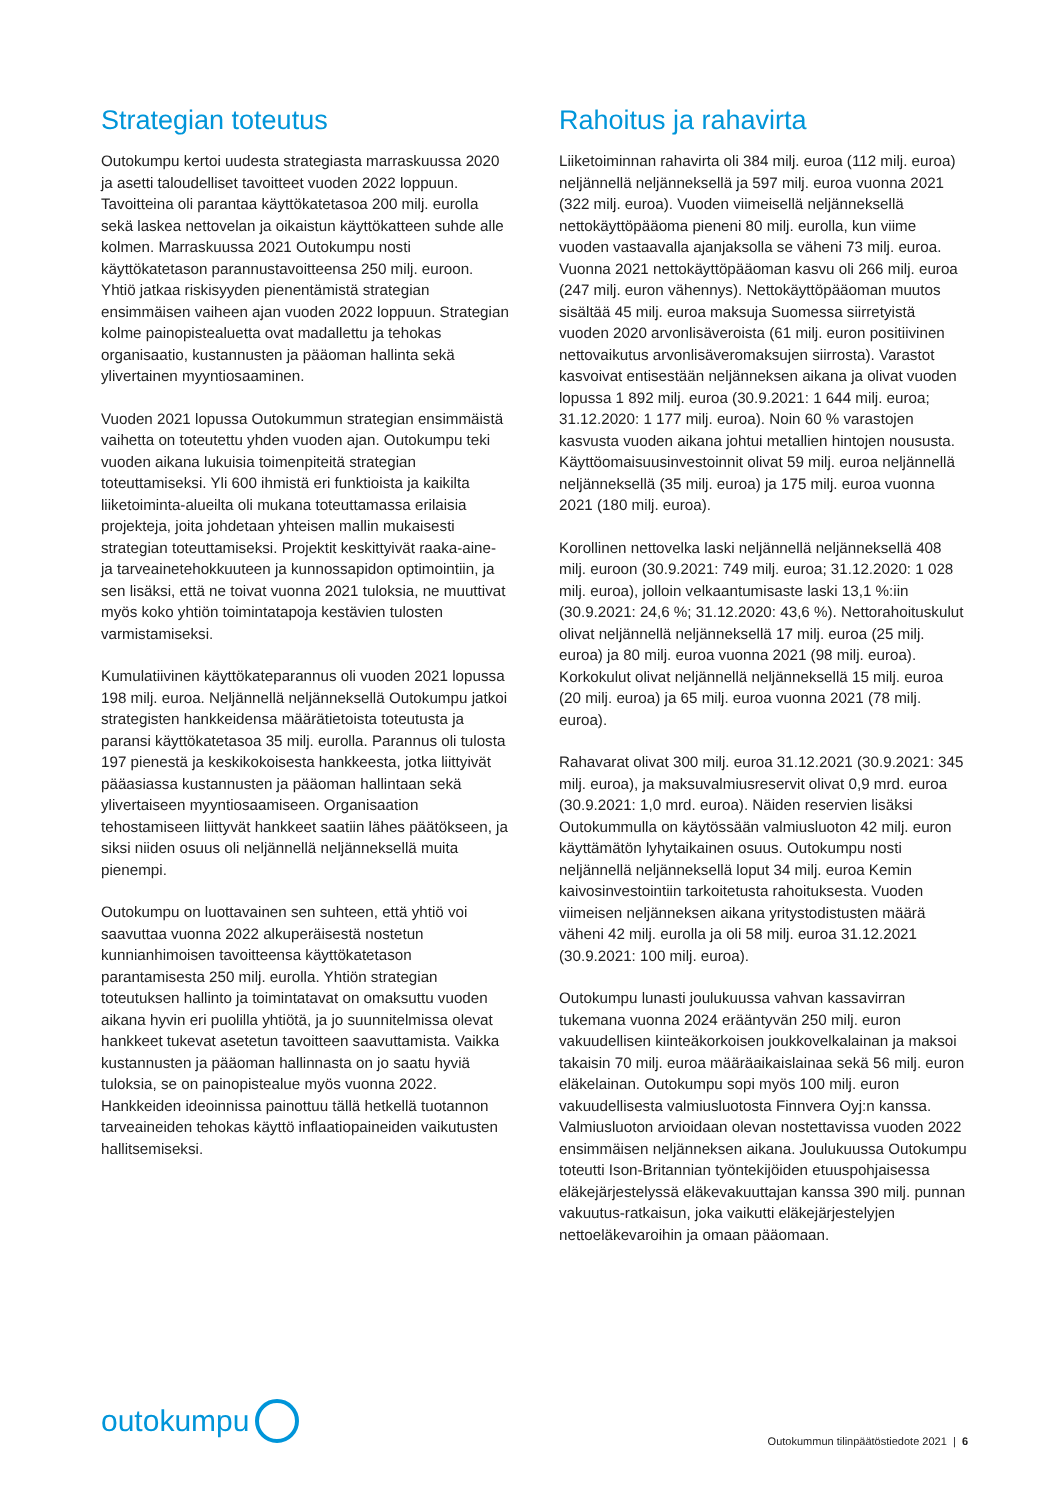Strategian toteutus
Outokumpu kertoi uudesta strategiasta marraskuussa 2020 ja asetti taloudelliset tavoitteet vuoden 2022 loppuun. Tavoitteina oli parantaa käyttökatetasoa 200 milj. eurolla sekä laskea nettovelan ja oikaistun käyttökatteen suhde alle kolmen. Marraskuussa 2021 Outokumpu nosti käyttökatetason parannustavoitteensa 250 milj. euroon. Yhtiö jatkaa riskisyyden pienentämistä strategian ensimmäisen vaiheen ajan vuoden 2022 loppuun. Strategian kolme painopistealuetta ovat madallettu ja tehokas organisaatio, kustannusten ja pääoman hallinta sekä ylivertainen myyntiosaaminen.
Vuoden 2021 lopussa Outokummun strategian ensimmäistä vaihetta on toteutettu yhden vuoden ajan. Outokumpu teki vuoden aikana lukuisia toimenpiteitä strategian toteuttamiseksi. Yli 600 ihmistä eri funktioista ja kaikilta liiketoiminta-alueilta oli mukana toteuttamassa erilaisia projekteja, joita johdetaan yhteisen mallin mukaisesti strategian toteuttamiseksi. Projektit keskittyivät raaka-aine- ja tarveainetehokkuuteen ja kunnossapidon optimointiin, ja sen lisäksi, että ne toivat vuonna 2021 tuloksia, ne muuttivat myös koko yhtiön toimintatapoja kestävien tulosten varmistamiseksi.
Kumulatiivinen käyttökateparannus oli vuoden 2021 lopussa 198 milj. euroa. Neljännellä neljänneksellä Outokumpu jatkoi strategisten hankkeidensa määrätietoista toteutusta ja paransi käyttökatetasoa 35 milj. eurolla. Parannus oli tulosta 197 pienestä ja keskikokoisesta hankkeesta, jotka liittyivät pääasiassa kustannusten ja pääoman hallintaan sekä ylivertaiseen myyntiosaamiseen. Organisaation tehostamiseen liittyvät hankkeet saatiin lähes päätökseen, ja siksi niiden osuus oli neljännellä neljänneksellä muita pienempi.
Outokumpu on luottavainen sen suhteen, että yhtiö voi saavuttaa vuonna 2022 alkuperäisestä nostetun kunnianhimoisen tavoitteensa käyttökatetason parantamisesta 250 milj. eurolla. Yhtiön strategian toteutuksen hallinto ja toimintatavat on omaksuttu vuoden aikana hyvin eri puolilla yhtiötä, ja jo suunnitelmissa olevat hankkeet tukevat asetetun tavoitteen saavuttamista. Vaikka kustannusten ja pääoman hallinnasta on jo saatu hyviä tuloksia, se on painopistealue myös vuonna 2022. Hankkeiden ideoinnissa painottuu tällä hetkellä tuotannon tarveaineiden tehokas käyttö inflaatiopaineiden vaikutusten hallitsemiseksi.
Rahoitus ja rahavirta
Liiketoiminnan rahavirta oli 384 milj. euroa (112 milj. euroa) neljännellä neljänneksellä ja 597 milj. euroa vuonna 2021 (322 milj. euroa). Vuoden viimeisellä neljänneksellä nettokäyttöpääoma pieneni 80 milj. eurolla, kun viime vuoden vastaavalla ajanjaksolla se väheni 73 milj. euroa. Vuonna 2021 nettokäyttöpääoman kasvu oli 266 milj. euroa (247 milj. euron vähennys). Nettokäyttöpääoman muutos sisältää 45 milj. euroa maksuja Suomessa siirretyistä vuoden 2020 arvonlisäveroista (61 milj. euron positiivinen nettovaikutus arvonlisäveromaksujen siirrosta). Varastot kasvoivat entisestään neljänneksen aikana ja olivat vuoden lopussa 1 892 milj. euroa (30.9.2021: 1 644 milj. euroa; 31.12.2020: 1 177 milj. euroa). Noin 60 % varastojen kasvusta vuoden aikana johtui metallien hintojen noususta. Käyttöomaisuusinvestoinnit olivat 59 milj. euroa neljännellä neljänneksellä (35 milj. euroa) ja 175 milj. euroa vuonna 2021 (180 milj. euroa).
Korollinen nettovelka laski neljännellä neljänneksellä 408 milj. euroon (30.9.2021: 749 milj. euroa; 31.12.2020: 1 028 milj. euroa), jolloin velkaantumisaste laski 13,1 %:iin (30.9.2021: 24,6 %; 31.12.2020: 43,6 %). Nettorahoituskulut olivat neljännellä neljänneksellä 17 milj. euroa (25 milj. euroa) ja 80 milj. euroa vuonna 2021 (98 milj. euroa). Korkokulut olivat neljännellä neljänneksellä 15 milj. euroa (20 milj. euroa) ja 65 milj. euroa vuonna 2021 (78 milj. euroa).
Rahavarat olivat 300 milj. euroa 31.12.2021 (30.9.2021: 345 milj. euroa), ja maksuvalmiusreservit olivat 0,9 mrd. euroa (30.9.2021: 1,0 mrd. euroa). Näiden reservien lisäksi Outokummulla on käytössään valmiusluoton 42 milj. euron käyttämätön lyhytaikainen osuus. Outokumpu nosti neljännellä neljänneksellä loput 34 milj. euroa Kemin kaivosinvestointiin tarkoitetusta rahoituksesta. Vuoden viimeisen neljänneksen aikana yritystodistusten määrä väheni 42 milj. eurolla ja oli 58 milj. euroa 31.12.2021 (30.9.2021: 100 milj. euroa).
Outokumpu lunasti joulukuussa vahvan kassavirran tukemana vuonna 2024 erääntyvän 250 milj. euron vakuudellisen kiinteäkorkoisen joukkovelkalainan ja maksoi takaisin 70 milj. euroa määräaikaislainaa sekä 56 milj. euron eläkelainan. Outokumpu sopi myös 100 milj. euron vakuudellisesta valmiusluotosta Finnvera Oyj:n kanssa. Valmiusluoton arvioidaan olevan nostettavissa vuoden 2022 ensimmäisen neljänneksen aikana. Joulukuussa Outokumpu toteutti Ison-Britannian työntekijöiden etuuspohjaisessa eläkejärjestelyssä eläkevakuuttajan kanssa 390 milj. punnan vakuutus-ratkaisun, joka vaikutti eläkejärjestelyjen nettoeläkevaroihin ja omaan pääomaan.
outokumpu
Outokummun tilinpäätöstiedote 2021 | 6